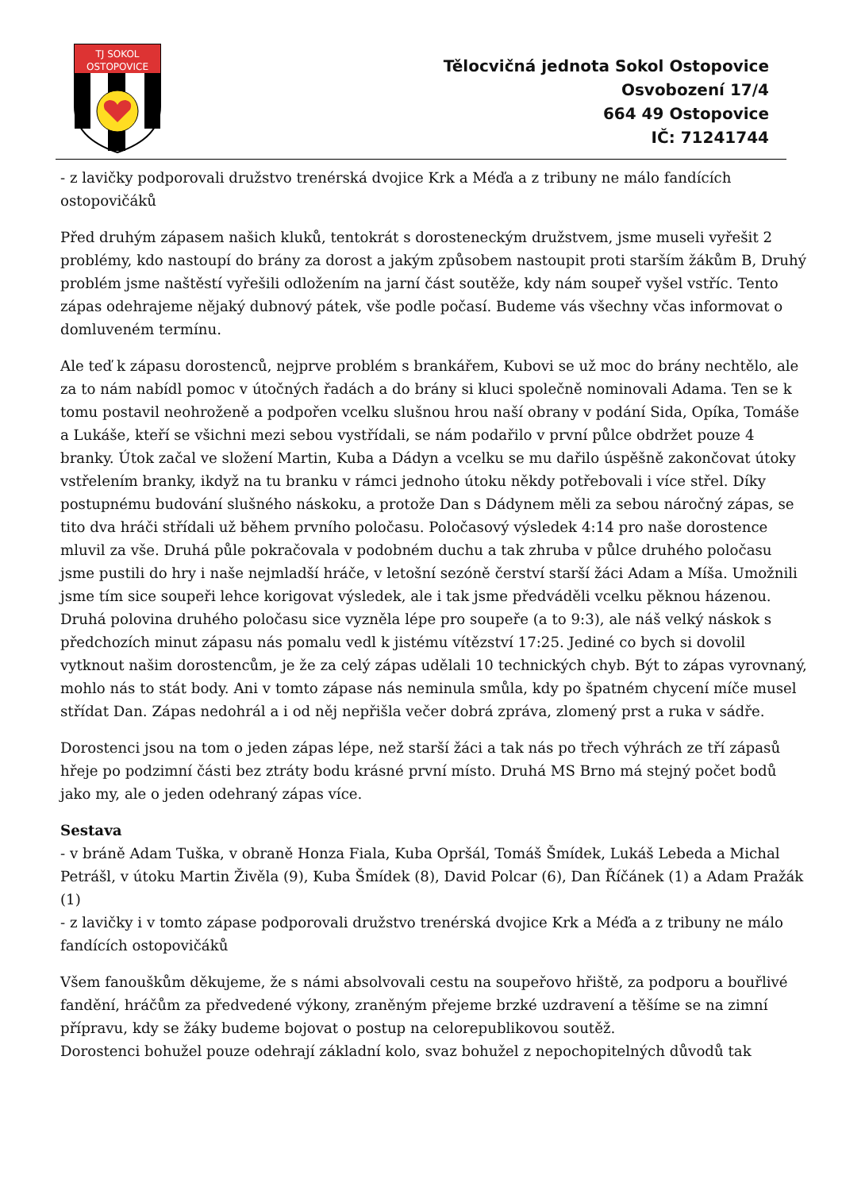TJ SOKOL
OSTOPOVICE
Tělocvičná jednota Sokol Ostopovice
Osvobození 17/4
664 49 Ostopovice
IČ: 71241744
- z lavičky podporovali družstvo trenérská dvojice Krk a Méďa a z tribuny ne málo fandících ostopovičáků
Před druhým zápasem našich kluků, tentokrát s dorosteneckým družstvem, jsme museli vyřešit 2 problémy, kdo nastoupí do brány za dorost a jakým způsobem nastoupit proti starším žákům B, Druhý problém jsme naštěstí vyřešili odložením na jarní část soutěže, kdy nám soupeř vyšel vstříc. Tento zápas odehrajeme nějaký dubnový pátek, vše podle počasí. Budeme vás všechny včas informovat o domluveném termínu.
Ale teď k zápasu dorostenců, nejprve problém s brankářem, Kubovi se už moc do brány nechtělo, ale za to nám nabídl pomoc v útočných řadách a do brány si kluci společně nominovali Adama. Ten se k tomu postavil neohroženě a podpořen vcelku slušnou hrou naší obrany v podání Sida, Opíka, Tomáše a Lukáše, kteří se všichni mezi sebou vystřídali, se nám podařilo v první půlce obdržet pouze 4 branky. Útok začal ve složení Martin, Kuba a Dádyn a vcelku se mu dařilo úspěšně zakončovat útoky vstřelením branky, ikdyž na tu branku v rámci jednoho útoku někdy potřebovali i více střel. Díky postupnému budování slušného náskoku, a protože Dan s Dádynem měli za sebou náročný zápas, se tito dva hráči střídali už během prvního poločasu. Poločasový výsledek 4:14 pro naše dorostence mluvil za vše. Druhá půle pokračovala v podobném duchu a tak zhruba v půlce druhého poločasu jsme pustili do hry i naše nejmladší hráče, v letošní sezóně čerství starší žáci Adam a Míša. Umožnili jsme tím sice soupeři lehce korigovat výsledek, ale i tak jsme předváděli vcelku pěknou házenou. Druhá polovina druhého poločasu sice vyzněla lépe pro soupeře (a to 9:3), ale náš velký náskok s předchozích minut zápasu nás pomalu vedl k jistému vítězství 17:25. Jediné co bych si dovolil vytknout našim dorostencům, je že za celý zápas udělali 10 technických chyb. Být to zápas vyrovnaný, mohlo nás to stát body. Ani v tomto zápase nás neminula smůla, kdy po špatném chycení míče musel střídat Dan. Zápas nedohrál a i od něj nepřišla večer dobrá zpráva, zlomený prst a ruka v sádře.
Dorostenci jsou na tom o jeden zápas lépe, než starší žáci a tak nás po třech výhrách ze tří zápasů hřeje po podzimní části bez ztráty bodu krásné první místo. Druhá MS Brno má stejný počet bodů jako my, ale o jeden odehraný zápas více.
Sestava
- v bráně Adam Tuška, v obraně Honza Fiala, Kuba Opršál, Tomáš Šmídek, Lukáš Lebeda a Michal Petrášl, v útoku Martin Živěla (9), Kuba Šmídek (8), David Polcar (6), Dan Říčánek (1) a Adam Pražák (1)
- z lavičky i v tomto zápase podporovali družstvo trenérská dvojice Krk a Méďa a z tribuny ne málo fandících ostopovičáků
Všem fanouškům děkujeme, že s námi absolvovali cestu na soupeřovo hřiště, za podporu a bouřlivé fandění, hráčům za předvedené výkony, zraněným přejeme brzké uzdravení a těšíme se na zimní přípravu, kdy se žáky budeme bojovat o postup na celorepublikovou soutěž.
Dorostenci bohužel pouze odehrají základní kolo, svaz bohužel z nepochopitelných důvodů tak